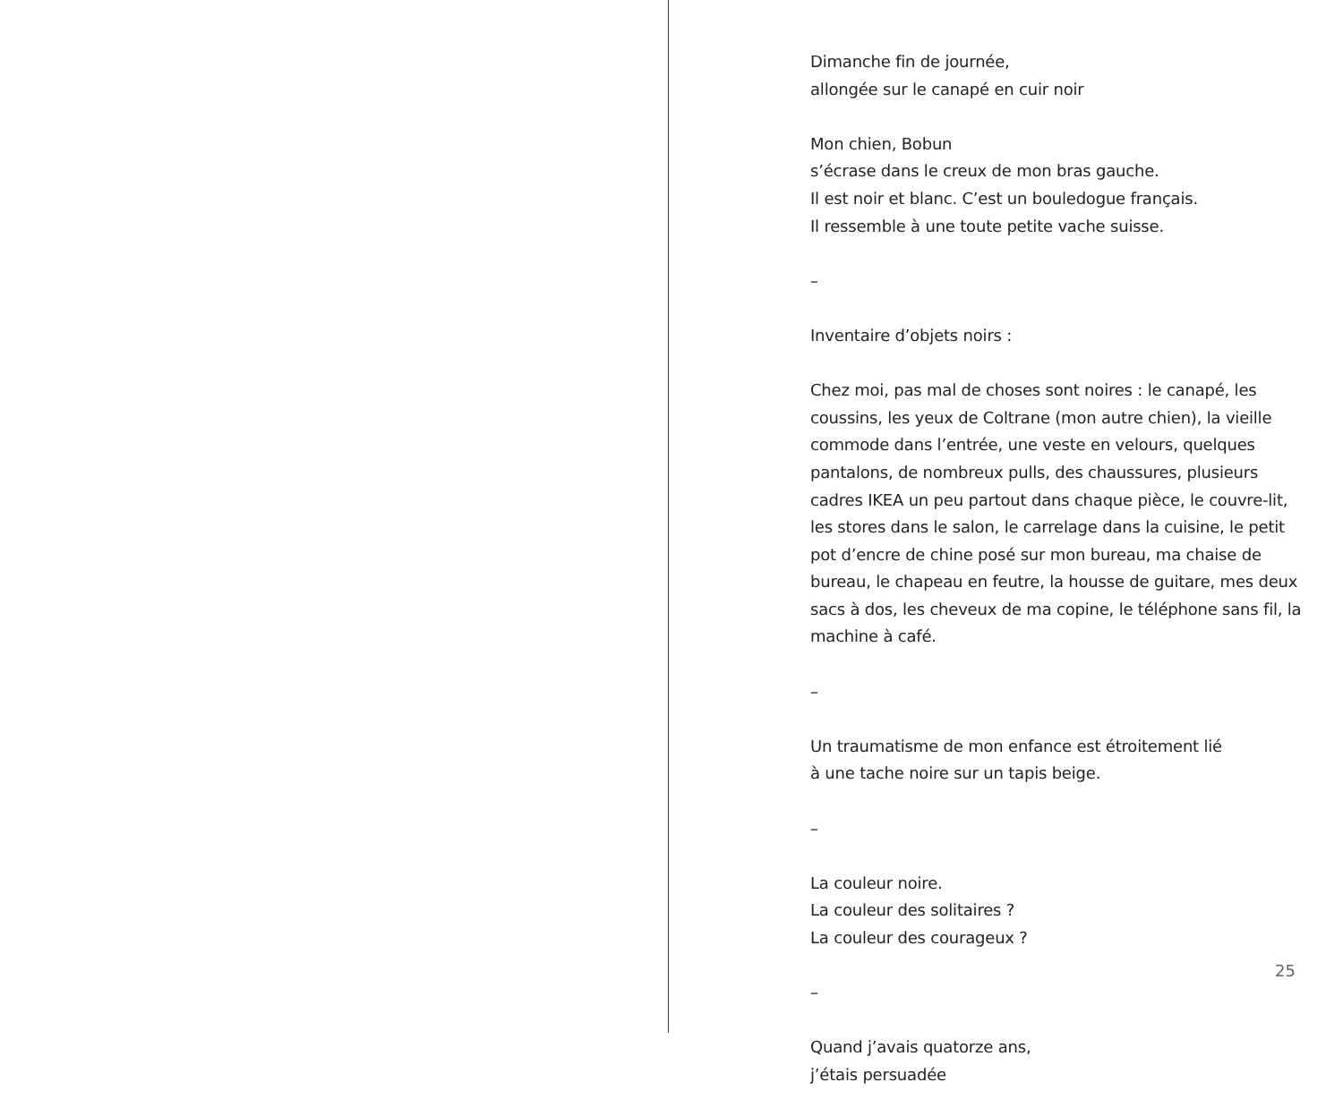Dimanche fin de journée,
allongée sur le canapé en cuir noir
Mon chien, Bobun
s’écrase dans le creux de mon bras gauche.
Il est noir et blanc. C’est un bouledogue français.
Il ressemble à une toute petite vache suisse.
–
Inventaire d’objets noirs :
Chez moi, pas mal de choses sont noires : le canapé, les coussins, les yeux de Coltrane (mon autre chien), la vieille commode dans l’entrée, une veste en velours, quelques pantalons, de nombreux pulls, des chaussures, plusieurs cadres IKEA un peu partout dans chaque pièce, le couvre-lit, les stores dans le salon, le carrelage dans la cuisine, le petit pot d’encre de chine posé sur mon bureau, ma chaise de bureau, le chapeau en feutre, la housse de guitare, mes deux sacs à dos, les cheveux de ma copine, le téléphone sans fil, la machine à café.
–
Un traumatisme de mon enfance est étroitement lié
à une tache noire sur un tapis beige.
–
La couleur noire.
La couleur des solitaires ?
La couleur des courageux ?
–
Quand j’avais quatorze ans,
j’étais persuadée
25